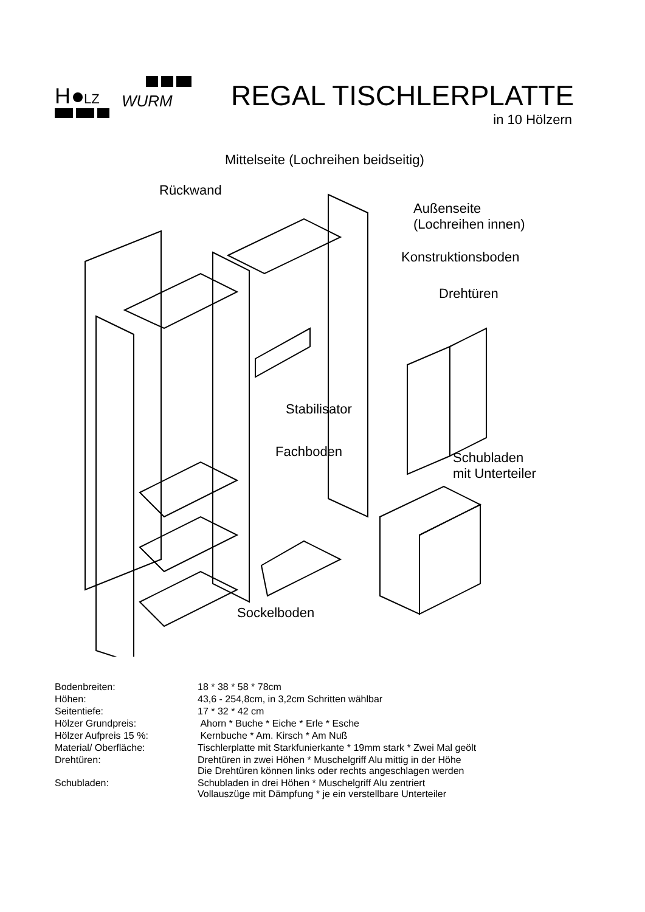H
LZ
WURM
REGAL TISCHLERPLATTE
in 10 Hölzern
Mittelseite (Lochreihen beidseitig)
Rückwand
Außenseite
(Lochreihen innen)
Konstruktionsboden
Drehtüren
Stabilisator
Fachboden
Schubladen
mit Unterteiler
Sockelboden
| Bodenbreiten: | 18 * 38 * 58 * 78cm |
| Höhen: | 43,6 - 254,8cm, in 3,2cm Schritten wählbar |
| Seitentiefe: | 17 * 32 * 42 cm |
| Hölzer Grundpreis: | Ahorn * Buche * Eiche * Erle * Esche |
| Hölzer Aufpreis 15 %: | Kernbuche * Am. Kirsch * Am Nuß |
| Material/ Oberfläche: | Tischlerplatte mit Starkfunierkante * 19mm stark * Zwei Mal geölt |
| Drehtüren: | Drehtüren in zwei Höhen * Muschelgriff Alu mittig in der Höhe Die Drehtüren können links oder rechts angeschlagen werden |
| Schubladen: | Schubladen in drei Höhen * Muschelgriff Alu zentriert Vollauszüge mit Dämpfung * je ein verstellbare Unterteiler |